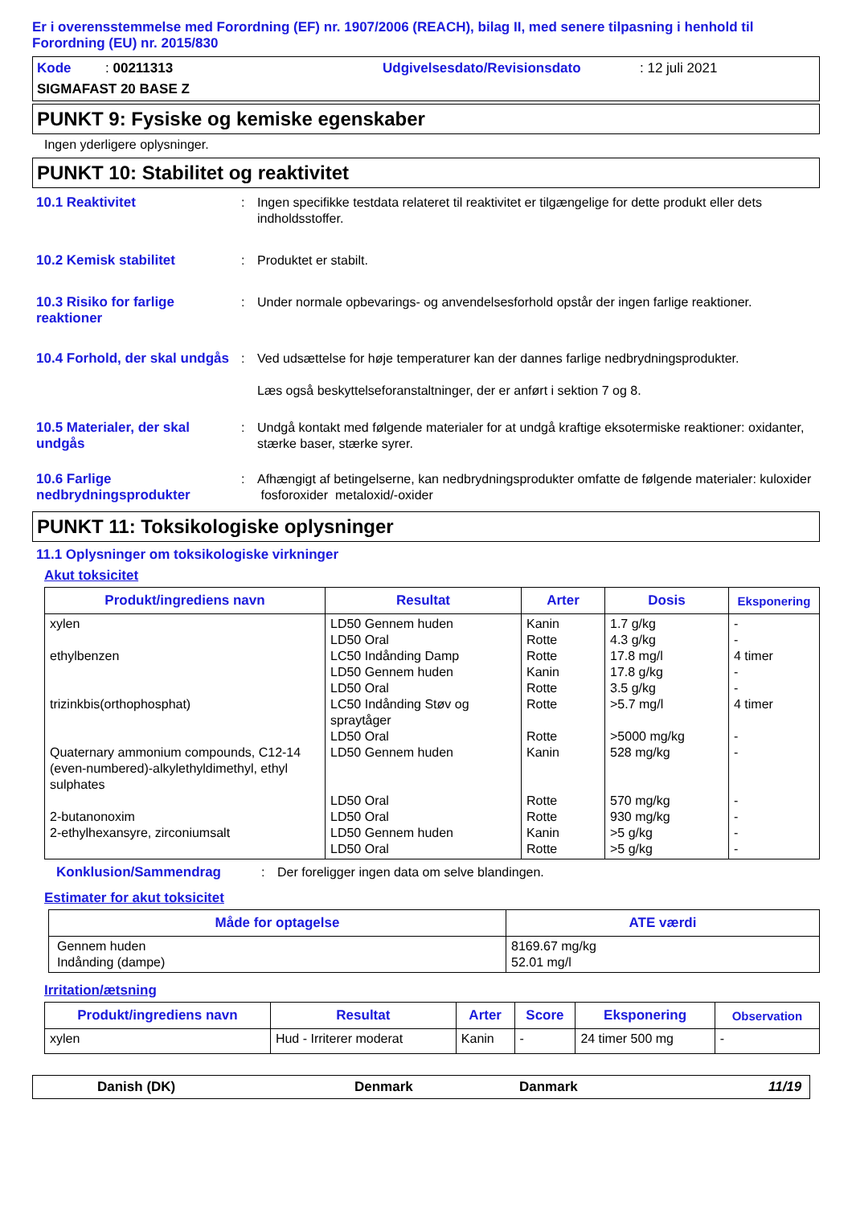Er i overensstemmelse med Forordning (EF) nr. 1907/2006 (REACH), bilag II, med senere tilpasning i henhold til Forordning (EU) nr. 2015/830
Kode : 00211313
Udgivelsesdato/Revisionsdato
: 12 juli 2021
SIGMAFAST 20 BASE Z
PUNKT 9: Fysiske og kemiske egenskaber
Ingen yderligere oplysninger.
PUNKT 10: Stabilitet og reaktivitet
10.1 Reaktivitet
:
Ingen specifikke testdata relateret til reaktivitet er tilgængelige for dette produkt eller dets indholdsstoffer.
10.2 Kemisk stabilitet
:
Produktet er stabilt.
10.3 Risiko for farlige reaktioner
:
Under normale opbevarings- og anvendelsesforhold opstår der ingen farlige reaktioner.
10.4 Forhold, der skal undgås
:
Ved udsættelse for høje temperaturer kan der dannes farlige nedbrydningsprodukter.
Læs også beskyttelseforanstaltninger, der er anført i sektion 7 og 8.
10.5 Materialer, der skal undgås
:
Undgå kontakt med følgende materialer for at undgå kraftige eksotermiske reaktioner: oxidanter, stærke baser, stærke syrer.
10.6 Farlige nedbrydningsprodukter
:
Afhængigt af betingelserne, kan nedbrydningsprodukter omfatte de følgende materialer: kuloxider fosforoxider metaloxid/-oxider
PUNKT 11: Toksikologiske oplysninger
11.1 Oplysninger om toksikologiske virkninger
Akut toksicitet
| Produkt/ingrediens navn | Resultat | Arter | Dosis | Eksponering |
| --- | --- | --- | --- | --- |
| xylen ethylbenzen trizinkbis(orthophosphat) Quaternary ammonium compounds, C12-14 (even-numbered)-alkylethyldimethyl, ethyl sulphates 2-butanonoxim 2-ethylhexansyre, zirconiumsalt | LD50 Gennem huden LD50 Oral LC50 Indånding Damp LD50 Gennem huden LD50 Oral LC50 Indånding Støv og spraytåger LD50 Oral LD50 Gennem huden LD50 Oral LD50 Oral LD50 Gennem huden LD50 Oral | Kanin Rotte Rotte Kanin Rotte Rotte Rotte Kanin Rotte Rotte Kanin Rotte | 1.7 g/kg 4.3 g/kg 17.8 mg/l 17.8 g/kg 3.5 g/kg >5.7 mg/l >5000 mg/kg 528 mg/kg 570 mg/kg 930 mg/kg >5 g/kg >5 g/kg | - - 4 timer - - 4 timer - - - - - - |
Konklusion/Sammendrag
:
Der foreligger ingen data om selve blandingen.
Estimater for akut toksicitet
| Måde for optagelse | ATE værdi |
| --- | --- |
| Gennem huden Indånding (dampe) | 8169.67 mg/kg 52.01 mg/l |
Irritation/ætsning
| Produkt/ingrediens navn | Resultat | Arter | Score | Eksponering | Observation |
| --- | --- | --- | --- | --- | --- |
| xylen | Hud - Irriterer moderat | Kanin | - | 24 timer 500 mg | - |
Danish (DK)
Denmark
Danmark
11/19